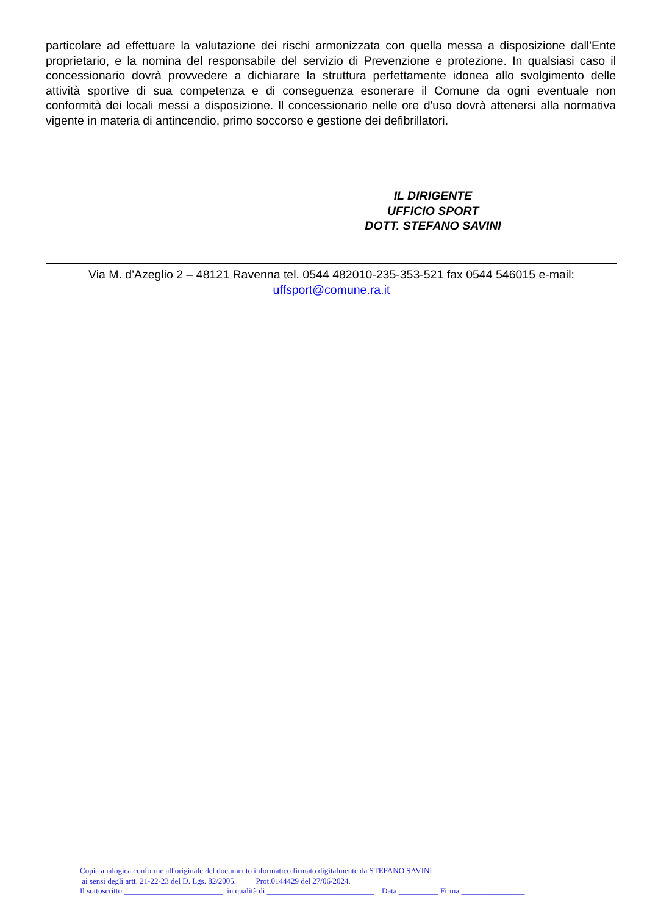particolare ad effettuare la valutazione dei rischi armonizzata con quella messa a disposizione dall'Ente proprietario, e la nomina del responsabile del servizio di Prevenzione e protezione. In qualsiasi caso il concessionario dovrà provvedere a dichiarare la struttura perfettamente idonea allo svolgimento delle attività sportive di sua competenza e di conseguenza esonerare il Comune da ogni eventuale non conformità dei locali messi a disposizione. Il concessionario nelle ore d'uso dovrà attenersi alla normativa vigente in materia di antincendio, primo soccorso e gestione dei defibrillatori.
IL DIRIGENTE
UFFICIO SPORT
DOTT. STEFANO SAVINI
Via M. d'Azeglio 2 – 48121 Ravenna tel. 0544 482010-235-353-521 fax 0544 546015 e-mail:
uffsport@comune.ra.it
Copia analogica conforme all'originale del documento informatico firmato digitalmente da STEFANO SAVINI
ai sensi degli artt. 21-22-23 del D. Lgs. 82/2005. Prot.0144429 del 27/06/2024.
Il sottoscritto _________________________ in qualità di ___________________________ Data __________ Firma ________________